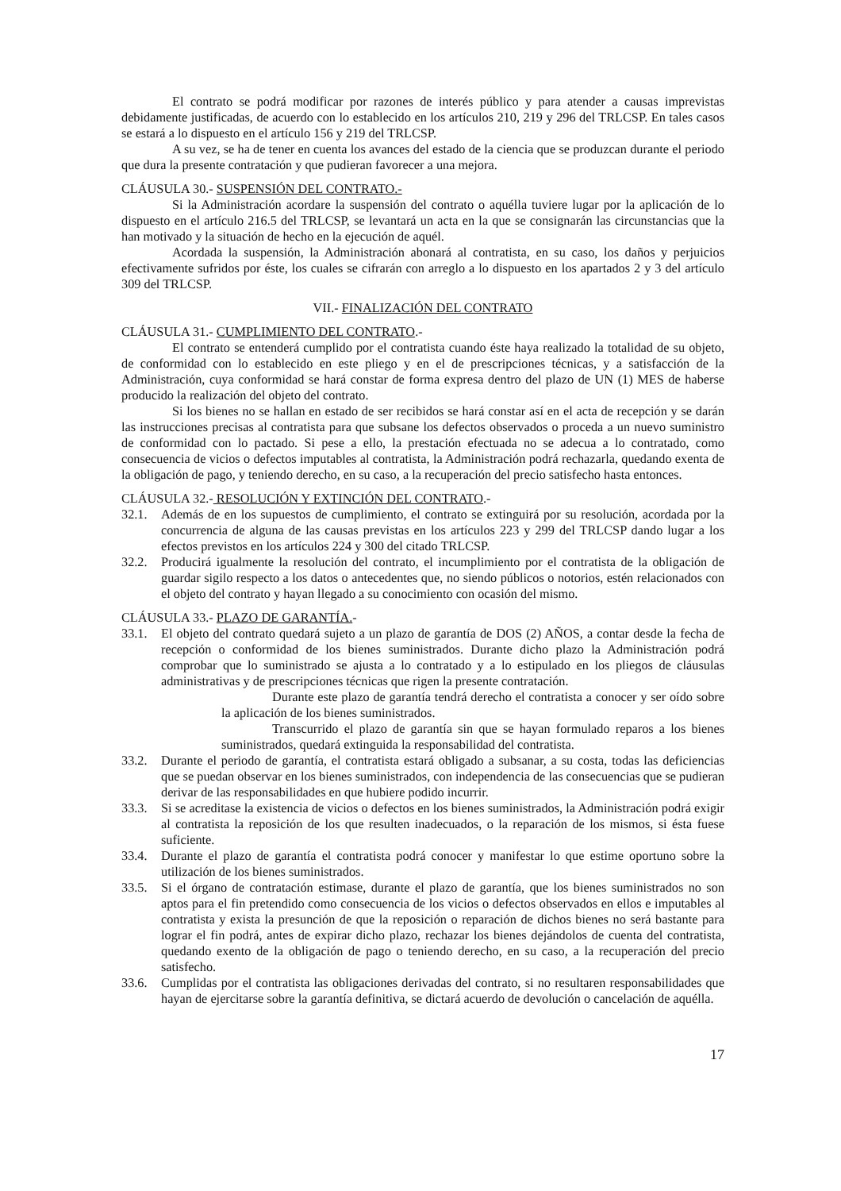El contrato se podrá modificar por razones de interés público y para atender a causas imprevistas debidamente justificadas, de acuerdo con lo establecido en los artículos 210, 219 y 296 del TRLCSP. En tales casos se estará a lo dispuesto en el artículo 156 y 219 del TRLCSP.
A su vez, se ha de tener en cuenta los avances del estado de la ciencia que se produzcan durante el periodo que dura la presente contratación y que pudieran favorecer a una mejora.
CLÁUSULA 30.- SUSPENSIÓN DEL CONTRATO.-
Si la Administración acordare la suspensión del contrato o aquélla tuviere lugar por la aplicación de lo dispuesto en el artículo 216.5 del TRLCSP, se levantará un acta en la que se consignarán las circunstancias que la han motivado y la situación de hecho en la ejecución de aquél.
Acordada la suspensión, la Administración abonará al contratista, en su caso, los daños y perjuicios efectivamente sufridos por éste, los cuales se cifrarán con arreglo a lo dispuesto en los apartados 2 y 3 del artículo 309 del TRLCSP.
VII.- FINALIZACIÓN DEL CONTRATO
CLÁUSULA 31.- CUMPLIMIENTO DEL CONTRATO.-
El contrato se entenderá cumplido por el contratista cuando éste haya realizado la totalidad de su objeto, de conformidad con lo establecido en este pliego y en el de prescripciones técnicas, y a satisfacción de la Administración, cuya conformidad se hará constar de forma expresa dentro del plazo de UN (1) MES de haberse producido la realización del objeto del contrato.
Si los bienes no se hallan en estado de ser recibidos se hará constar así en el acta de recepción y se darán las instrucciones precisas al contratista para que subsane los defectos observados o proceda a un nuevo suministro de conformidad con lo pactado. Si pese a ello, la prestación efectuada no se adecua a lo contratado, como consecuencia de vicios o defectos imputables al contratista, la Administración podrá rechazarla, quedando exenta de la obligación de pago, y teniendo derecho, en su caso, a la recuperación del precio satisfecho hasta entonces.
CLÁUSULA 32.- RESOLUCIÓN Y EXTINCIÓN DEL CONTRATO.-
32.1. Además de en los supuestos de cumplimiento, el contrato se extinguirá por su resolución, acordada por la concurrencia de alguna de las causas previstas en los artículos 223 y 299 del TRLCSP dando lugar a los efectos previstos en los artículos 224 y 300 del citado TRLCSP.
32.2. Producirá igualmente la resolución del contrato, el incumplimiento por el contratista de la obligación de guardar sigilo respecto a los datos o antecedentes que, no siendo públicos o notorios, estén relacionados con el objeto del contrato y hayan llegado a su conocimiento con ocasión del mismo.
CLÁUSULA 33.- PLAZO DE GARANTÍA.-
33.1. El objeto del contrato quedará sujeto a un plazo de garantía de DOS (2) AÑOS, a contar desde la fecha de recepción o conformidad de los bienes suministrados. Durante dicho plazo la Administración podrá comprobar que lo suministrado se ajusta a lo contratado y a lo estipulado en los pliegos de cláusulas administrativas y de prescripciones técnicas que rigen la presente contratación.
Durante este plazo de garantía tendrá derecho el contratista a conocer y ser oído sobre la aplicación de los bienes suministrados.
Transcurrido el plazo de garantía sin que se hayan formulado reparos a los bienes suministrados, quedará extinguida la responsabilidad del contratista.
33.2. Durante el periodo de garantía, el contratista estará obligado a subsanar, a su costa, todas las deficiencias que se puedan observar en los bienes suministrados, con independencia de las consecuencias que se pudieran derivar de las responsabilidades en que hubiere podido incurrir.
33.3. Si se acreditase la existencia de vicios o defectos en los bienes suministrados, la Administración podrá exigir al contratista la reposición de los que resulten inadecuados, o la reparación de los mismos, si ésta fuese suficiente.
33.4. Durante el plazo de garantía el contratista podrá conocer y manifestar lo que estime oportuno sobre la utilización de los bienes suministrados.
33.5. Si el órgano de contratación estimase, durante el plazo de garantía, que los bienes suministrados no son aptos para el fin pretendido como consecuencia de los vicios o defectos observados en ellos e imputables al contratista y exista la presunción de que la reposición o reparación de dichos bienes no será bastante para lograr el fin podrá, antes de expirar dicho plazo, rechazar los bienes dejándolos de cuenta del contratista, quedando exento de la obligación de pago o teniendo derecho, en su caso, a la recuperación del precio satisfecho.
33.6. Cumplidas por el contratista las obligaciones derivadas del contrato, si no resultaren responsabilidades que hayan de ejercitarse sobre la garantía definitiva, se dictará acuerdo de devolución o cancelación de aquélla.
17